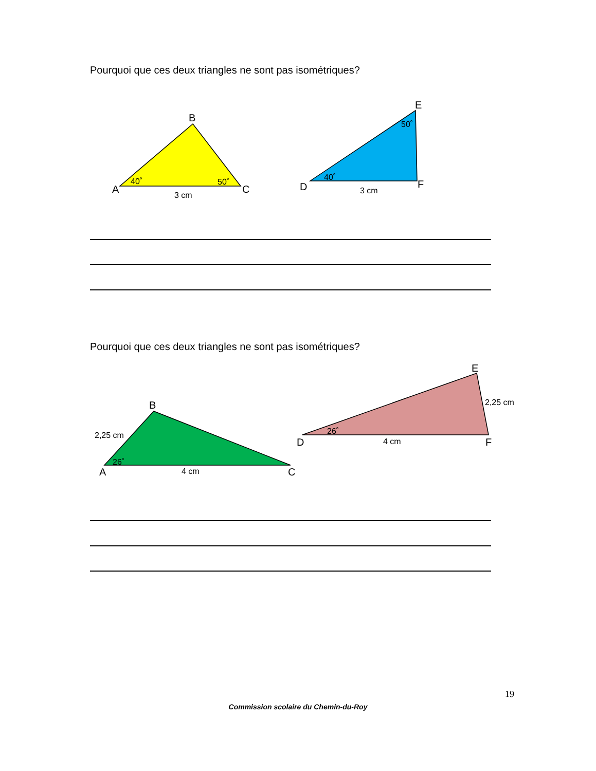Pourquoi que ces deux triangles ne sont pas isométriques?
B
A
C
40˚
50˚
3 cm
E
D
F
40˚
50˚
3 cm
Pourquoi que ces deux triangles ne sont pas isométriques?
B
A
C
2,25 cm
26˚
4 cm
E
D
F
2,25 cm
26˚
4 cm
19
Commission scolaire du Chemin-du-Roy